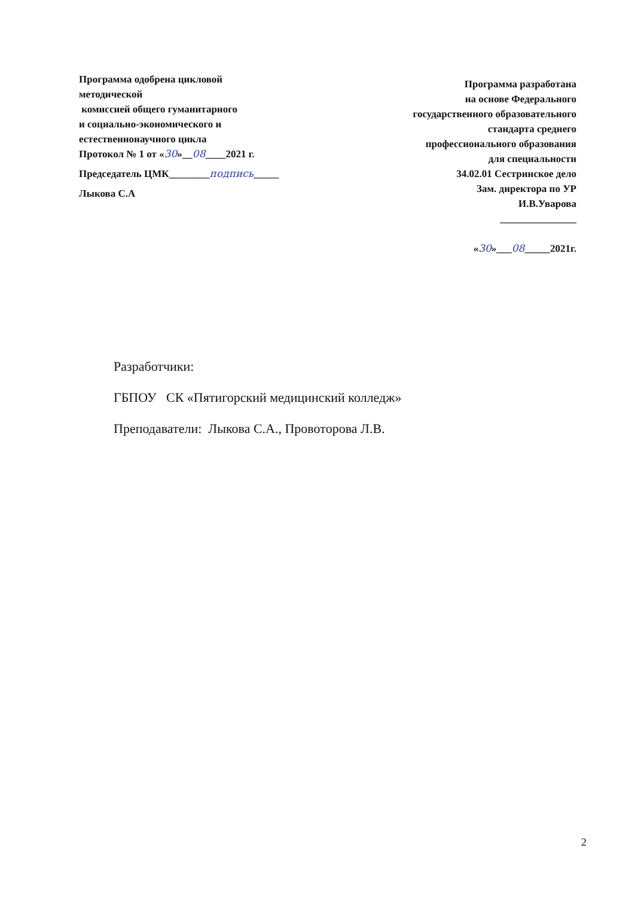Программа одобрена цикловой
методической
комиссией общего гуманитарного
и социально-экономического и
естественнонаучного цикла
Протокол № 1 от «30»__08____2021 г.
Председатель ЦМК________подпись_____
Лыкова С.А
Программа разработана
на основе Федерального
государственного образовательного
стандарта среднего
профессионального образования
для специальности
34.02.01 Сестринское дело
Зам. директора по УР
И.В.Уварова
_______________
«30»___08_____2021г.
Разработчики:
ГБПОУ СК «Пятигорский медицинский колледж»
Преподаватели: Лыкова С.А., Провоторова Л.В.
2